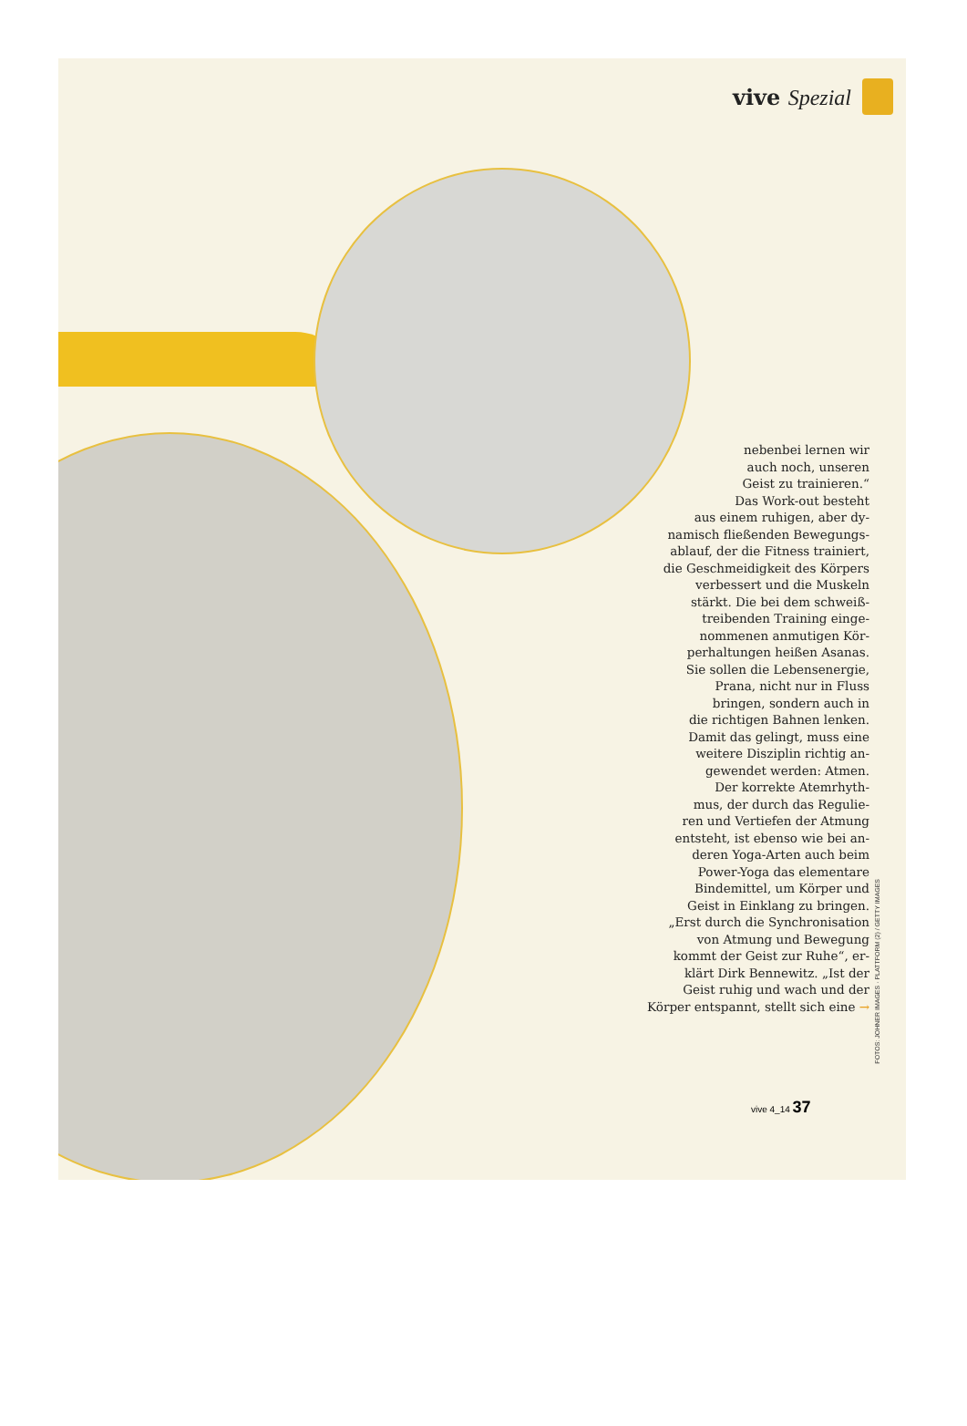vive Spezial
nebenbei lernen wir
auch noch, unseren
Geist zu trainieren.“
Das Work-out besteht
aus einem ruhigen, aber dy-
namisch fließenden Bewegungs-
ablauf, der die Fitness trainiert,
die Geschmeidigkeit des Körpers
verbessert und die Muskeln
stärkt. Die bei dem schweiß-
treibenden Training einge-
nommenen anmutigen Kör-
perhaltungen heißen Asanas.
Sie sollen die Lebensenergie,
Prana, nicht nur in Fluss
bringen, sondern auch in
die richtigen Bahnen lenken.
Damit das gelingt, muss eine
weitere Disziplin richtig an-
gewendet werden: Atmen.
Der korrekte Atemrhyth-
mus, der durch das Regulie-
ren und Vertiefen der Atmung
entsteht, ist ebenso wie bei an-
deren Yoga-Arten auch beim
Power-Yoga das elementare
Bindemittel, um Körper und
Geist in Einklang zu bringen.
„Erst durch die Synchronisation
von Atmung und Bewegung
kommt der Geist zur Ruhe“, er-
klärt Dirk Bennewitz. „Ist der
Geist ruhig und wach und der
Körper entspannt, stellt sich eine →
FOTOS: JOHNER IMAGES · PLATTFORM (2) / GETTY IMAGES
vive 4_14 37